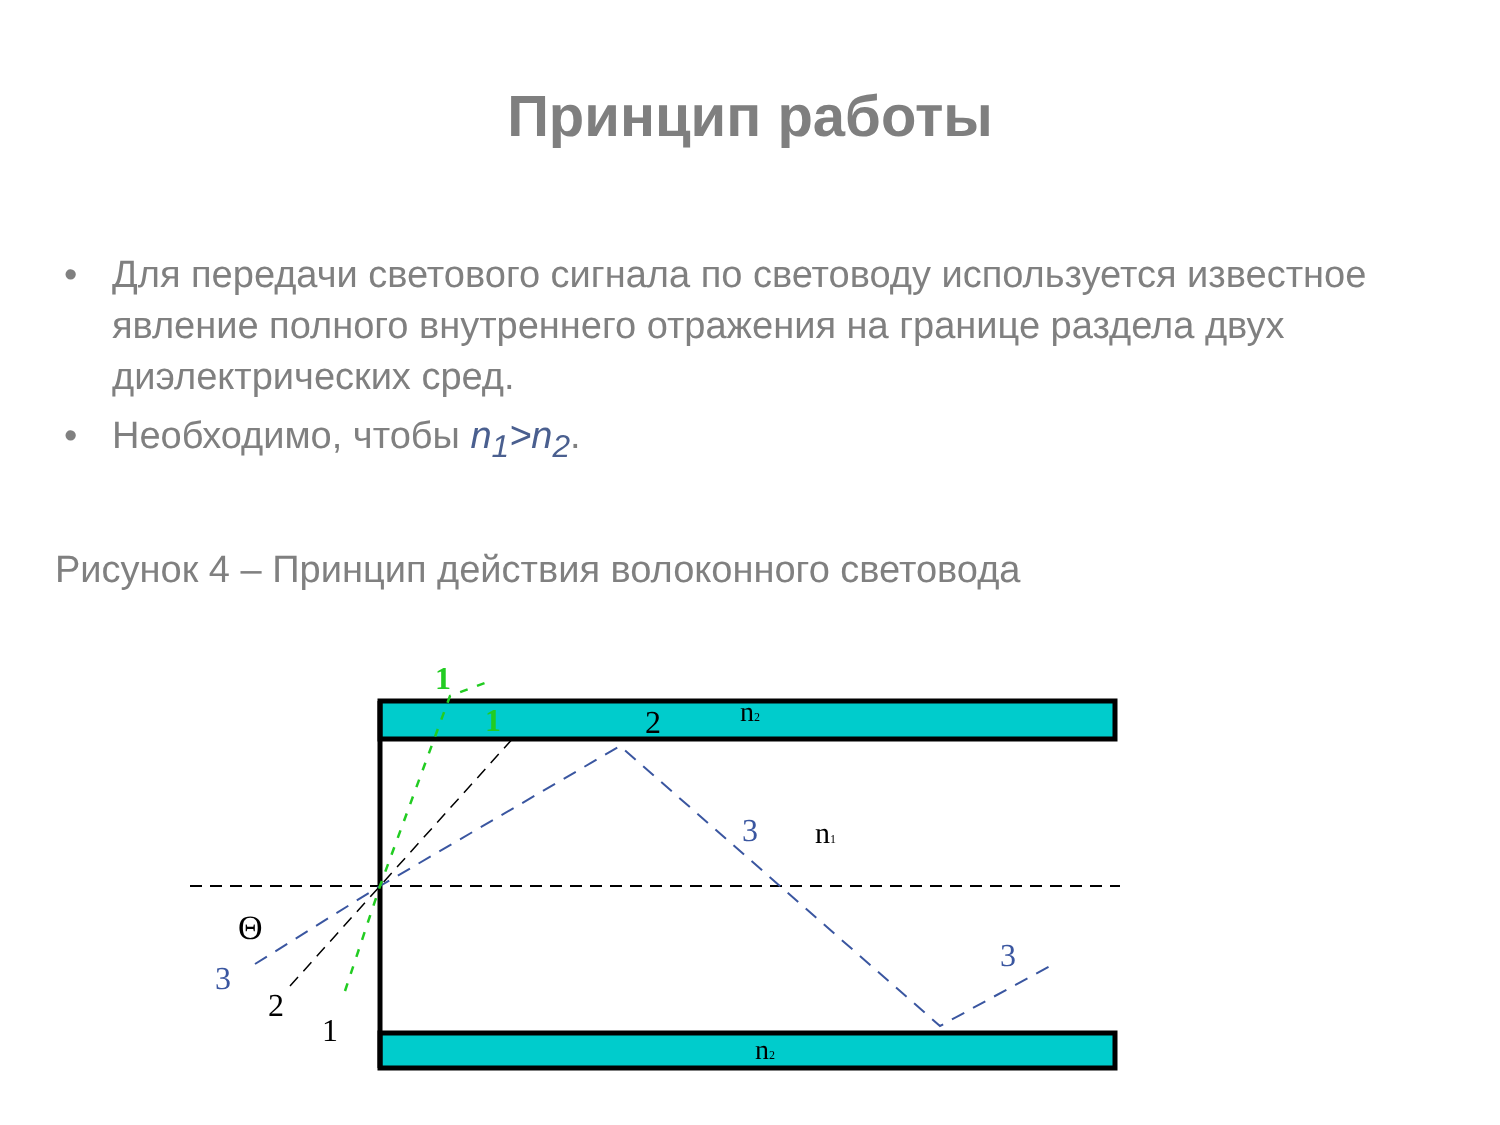Принцип работы
• Для передачи светового сигнала по световоду используется известное явление полного внутреннего отражения на границе раздела двух диэлектрических сред.
• Необходимо, чтобы n<sub>1</sub>>n<sub>2</sub>.
Рисунок 4 – Принцип действия волоконного световода
1
1
2
n2
n1
n2
3
3
3
2
1
Θ